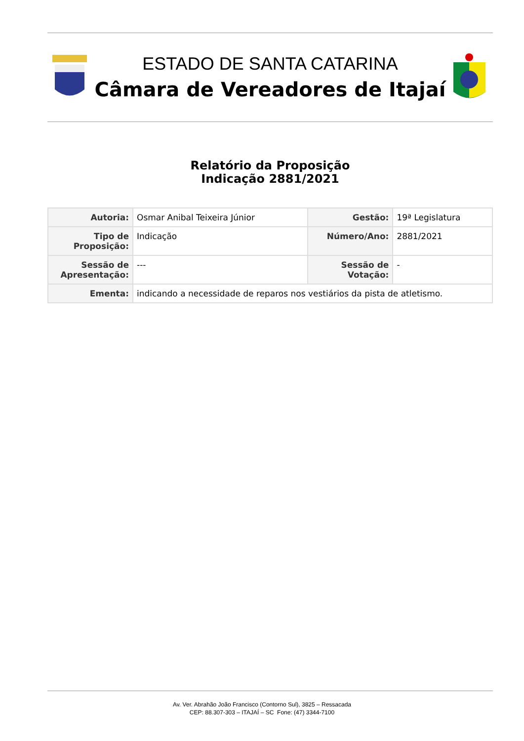ESTADO DE SANTA CATARINA
Câmara de Vereadores de Itajaí
Relatório da Proposição
Indicação 2881/2021
| Autoria: | Osmar Anibal Teixeira Júnior | Gestão: | 19ª Legislatura |
| Tipo de Proposição: | Indicação | Número/Ano: | 2881/2021 |
| Sessão de Apresentação: | --- | Sessão de Votação: | - |
| Ementa: | indicando a necessidade de reparos nos vestiários da pista de atletismo. | | |
Av. Ver. Abrahão João Francisco (Contorno Sul), 3825 – Ressacada
CEP: 88.307-303 – ITAJAÍ – SC Fone: (47) 3344-7100